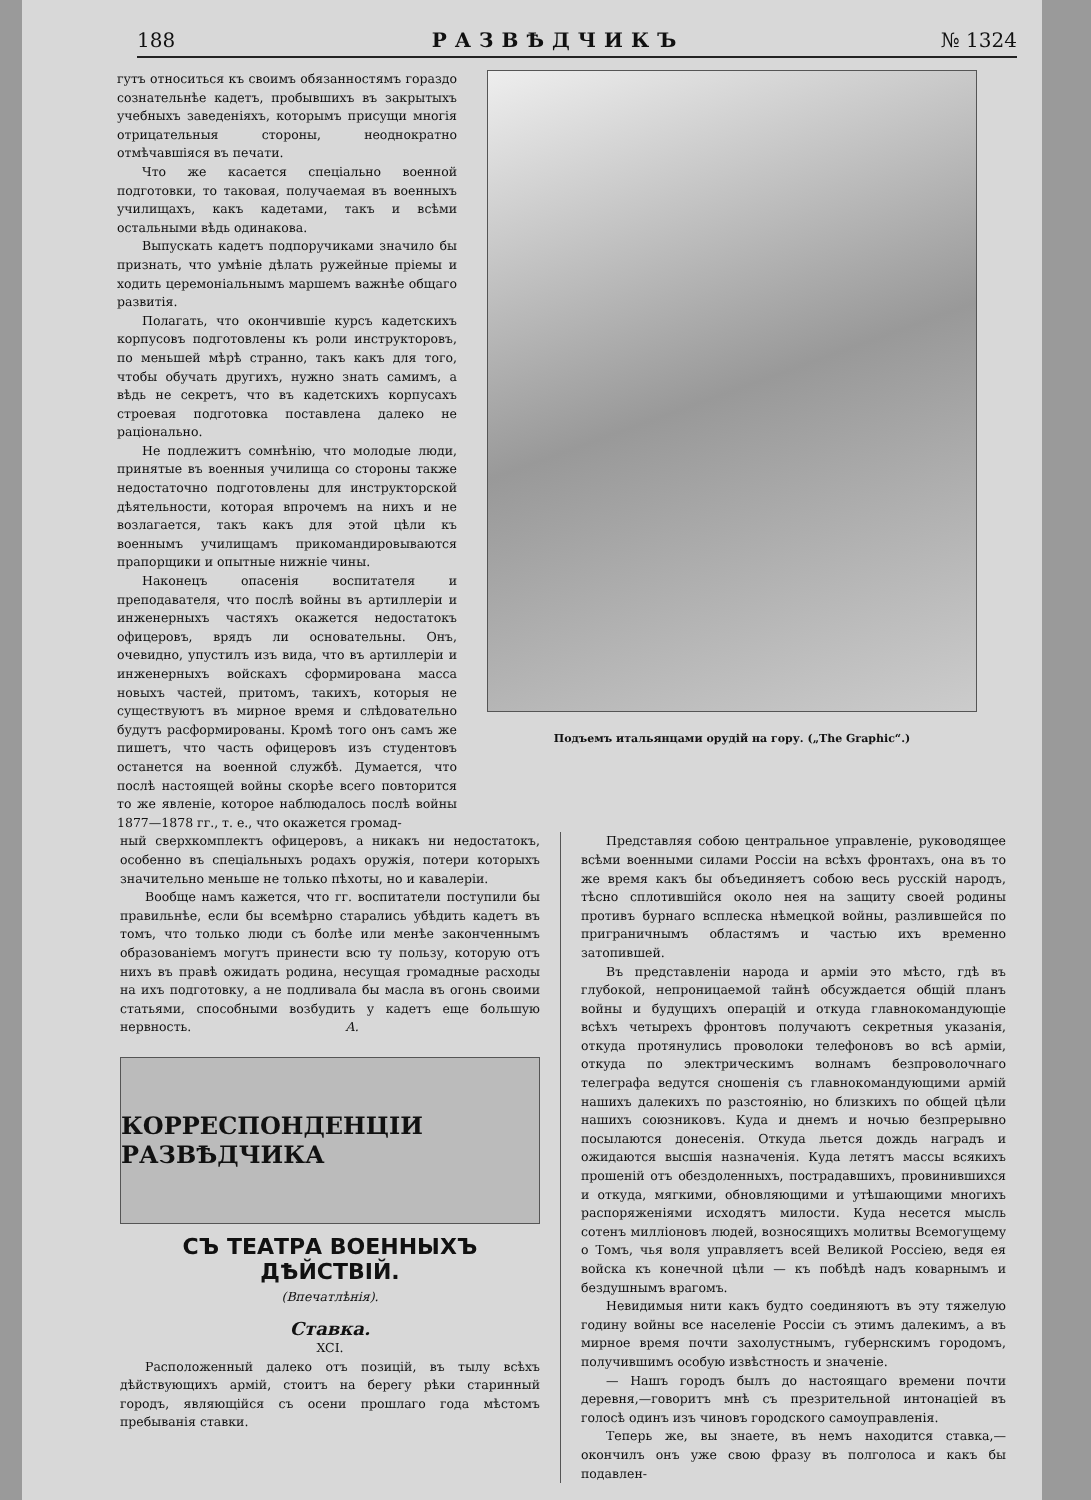188 РАЗВѢДЧИКЪ № 1324
гутъ относиться къ своимъ обязанностямъ гораздо сознательнѣе кадетъ, пробывшихъ въ закрытыхъ учебныхъ заведеніяхъ, которымъ присущи многія отрицательныя стороны, неоднократно отмѣчавшіяся въ печати.
Что же касается спеціально военной подготовки, то таковая, получаемая въ военныхъ училищахъ, какъ кадетами, такъ и всѣми остальными вѣдь одинакова.
Выпускать кадетъ подпоручиками значило бы признать, что умѣніе дѣлать ружейные пріемы и ходить церемоніальнымъ маршемъ важнѣе общаго развитія.
Полагать, что окончившіе курсъ кадетскихъ корпусовъ подготовлены къ роли инструкторовъ, по меньшей мѣрѣ странно, такъ какъ для того, чтобы обучать другихъ, нужно знать самимъ, а вѣдь не секретъ, что въ кадетскихъ корпусахъ строевая подготовка поставлена далеко не раціонально.
Не подлежитъ сомнѣнію, что молодые люди, принятые въ военныя училища со стороны также недостаточно подготовлены для инструкторской дѣятельности, которая впрочемъ на нихъ и не возлагается, такъ какъ для этой цѣли къ военнымъ училищамъ прикомандировываются прапорщики и опытные нижніе чины.
Наконецъ опасенія воспитателя и преподавателя, что послѣ войны въ артиллеріи и инженерныхъ частяхъ окажется недостатокъ офицеровъ, врядъ ли основательны. Онъ, очевидно, упустилъ изъ вида, что въ артиллеріи и инженерныхъ войскахъ сформирована масса новыхъ частей, притомъ, такихъ, которыя не существуютъ въ мирное время и слѣдовательно будутъ расформированы. Кромѣ того онъ самъ же пишетъ, что часть офицеровъ изъ студентовъ останется на военной службѣ. Думается, что послѣ настоящей войны скорѣе всего повторится то же явленіе, которое наблюдалось послѣ войны 1877—1878 гг., т. е., что окажется громад-
Подъемъ итальянцами орудій на гору. („The Graphic“.)
ный сверхкомплектъ офицеровъ, а никакъ ни недостатокъ, особенно въ спеціальныхъ родахъ оружія, потери которыхъ значительно меньше не только пѣхоты, но и кавалеріи.
Вообще намъ кажется, что гг. воспитатели поступили бы правильнѣе, если бы всемѣрно старались убѣдить кадетъ въ томъ, что только люди съ болѣе или менѣе законченнымъ образованіемъ могутъ принести всю ту пользу, которую отъ нихъ въ правѣ ожидать родина, несущая громадные расходы на ихъ подготовку, а не подливала бы масла въ огонь своими статьями, способными возбудить у кадетъ еще большую нервность. А.
КОРРЕСПОНДЕНЦІИ РАЗВѢДЧИКА
СЪ ТЕАТРА ВОЕННЫХЪ ДѢЙСТВІЙ.
(Впечатлѣнія).
Ставка.
XCI.
Расположенный далеко отъ позицій, въ тылу всѣхъ дѣйствующихъ армій, стоитъ на берегу рѣки старинный городъ, являющійся съ осени прошлаго года мѣстомъ пребыванія ставки.
Представляя собою центральное управленіе, руководящее всѣми военными силами Россіи на всѣхъ фронтахъ, она въ то же время какъ бы объединяетъ собою весь русскій народъ, тѣсно сплотившійся около нея на защиту своей родины противъ бурнаго всплеска нѣмецкой войны, разлившейся по приграничнымъ областямъ и частью ихъ временно затопившей.
Въ представленіи народа и арміи это мѣсто, гдѣ въ глубокой, непроницаемой тайнѣ обсуждается общій планъ войны и будущихъ операцій и откуда главнокомандующіе всѣхъ четырехъ фронтовъ получаютъ секретныя указанія, откуда протянулись проволоки телефоновъ во всѣ арміи, откуда по электрическимъ волнамъ безпроволочнаго телеграфа ведутся сношенія съ главнокомандующими армій нашихъ далекихъ по разстоянію, но близкихъ по общей цѣли нашихъ союзниковъ. Куда и днемъ и ночью безпрерывно посылаются донесенія. Откуда льется дождь наградъ и ожидаются высшія назначенія. Куда летятъ массы всякихъ прошеній отъ обездоленныхъ, пострадавшихъ, провинившихся и откуда, мягкими, обновляющими и утѣшающими многихъ распоряженіями исходятъ милости. Куда несется мысль сотенъ милліоновъ людей, возносящихъ молитвы Всемогущему о Томъ, чья воля управляетъ всей Великой Россіею, ведя ея войска къ конечной цѣли — къ побѣдѣ надъ коварнымъ и бездушнымъ врагомъ.
Невидимыя нити какъ будто соединяютъ въ эту тяжелую годину войны все населеніе Россіи съ этимъ далекимъ, а въ мирное время почти захолустнымъ, губернскимъ городомъ, получившимъ особую извѣстность и значеніе.
— Нашъ городъ былъ до настоящаго времени почти деревня,—говоритъ мнѣ съ презрительной интонаціей въ голосѣ одинъ изъ чиновъ городского самоуправленія.
Теперь же, вы знаете, въ немъ находится ставка,—окончилъ онъ уже свою фразу въ полголоса и какъ бы подавлен-